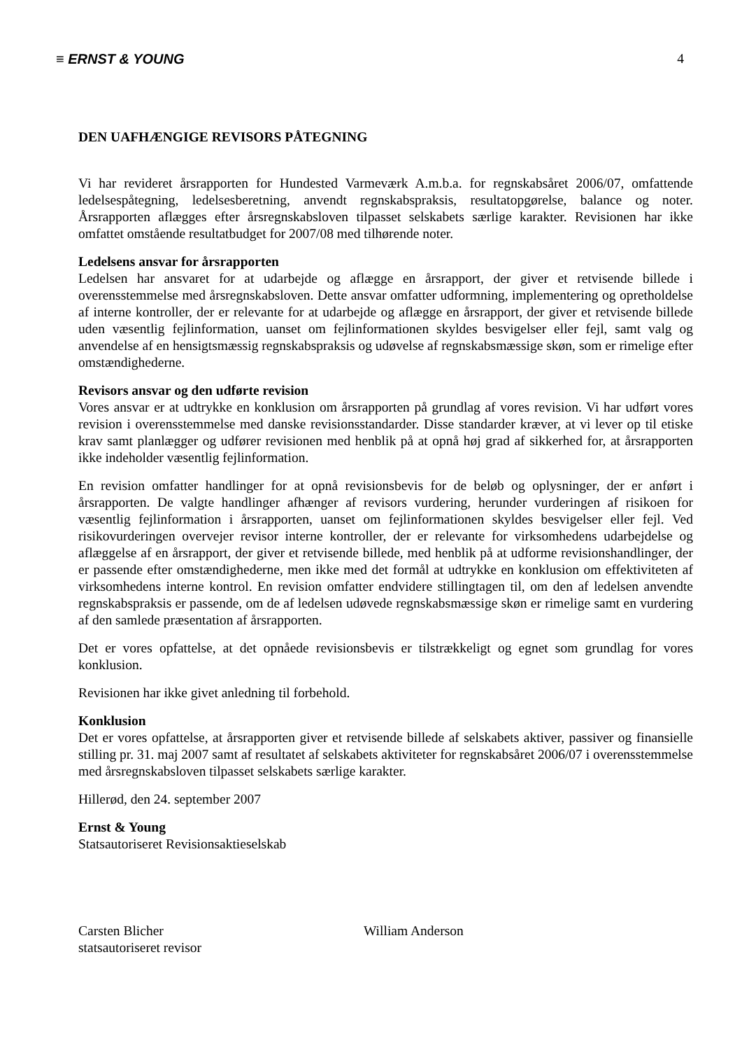≡ ERNST & YOUNG 4
DEN UAFHÆNGIGE REVISORS PÅTEGNING
Vi har revideret årsrapporten for Hundested Varmeværk A.m.b.a. for regnskabsåret 2006/07, omfattende ledelsespåtegning, ledelsesberetning, anvendt regnskabspraksis, resultatopgørelse, balance og noter. Årsrapporten aflægges efter årsregnskabsloven tilpasset selskabets særlige karakter. Revisionen har ikke omfattet omstående resultatbudget for 2007/08 med tilhørende noter.
Ledelsens ansvar for årsrapporten
Ledelsen har ansvaret for at udarbejde og aflægge en årsrapport, der giver et retvisende billede i overensstemmelse med årsregnskabsloven. Dette ansvar omfatter udformning, implementering og opretholdelse af interne kontroller, der er relevante for at udarbejde og aflægge en årsrapport, der giver et retvisende billede uden væsentlig fejlinformation, uanset om fejlinformationen skyldes besvigelser eller fejl, samt valg og anvendelse af en hensigtsmæssig regnskabspraksis og udøvelse af regnskabsmæssige skøn, som er rimelige efter omstændighederne.
Revisors ansvar og den udførte revision
Vores ansvar er at udtrykke en konklusion om årsrapporten på grundlag af vores revision. Vi har udført vores revision i overensstemmelse med danske revisionsstandarder. Disse standarder kræver, at vi lever op til etiske krav samt planlægger og udfører revisionen med henblik på at opnå høj grad af sikkerhed for, at årsrapporten ikke indeholder væsentlig fejlinformation.
En revision omfatter handlinger for at opnå revisionsbevis for de beløb og oplysninger, der er anført i årsrapporten. De valgte handlinger afhænger af revisors vurdering, herunder vurderingen af risikoen for væsentlig fejlinformation i årsrapporten, uanset om fejlinformationen skyldes besvigelser eller fejl. Ved risikovurderingen overvejer revisor interne kontroller, der er relevante for virksomhedens udarbejdelse og aflæggelse af en årsrapport, der giver et retvisende billede, med henblik på at udforme revisionshandlinger, der er passende efter omstændighederne, men ikke med det formål at udtrykke en konklusion om effektiviteten af virksomhedens interne kontrol. En revision omfatter endvidere stillingtagen til, om den af ledelsen anvendte regnskabspraksis er passende, om de af ledelsen udøvede regnskabsmæssige skøn er rimelige samt en vurdering af den samlede præsentation af årsrapporten.
Det er vores opfattelse, at det opnåede revisionsbevis er tilstrækkeligt og egnet som grundlag for vores konklusion.
Revisionen har ikke givet anledning til forbehold.
Konklusion
Det er vores opfattelse, at årsrapporten giver et retvisende billede af selskabets aktiver, passiver og finansielle stilling pr. 31. maj 2007 samt af resultatet af selskabets aktiviteter for regnskabsåret 2006/07 i overensstemmelse med årsregnskabsloven tilpasset selskabets særlige karakter.
Hillerød, den 24. september 2007
Ernst & Young
Statsautoriseret Revisionsaktieselskab
Carsten Blicher
statsautoriseret revisor
William Anderson